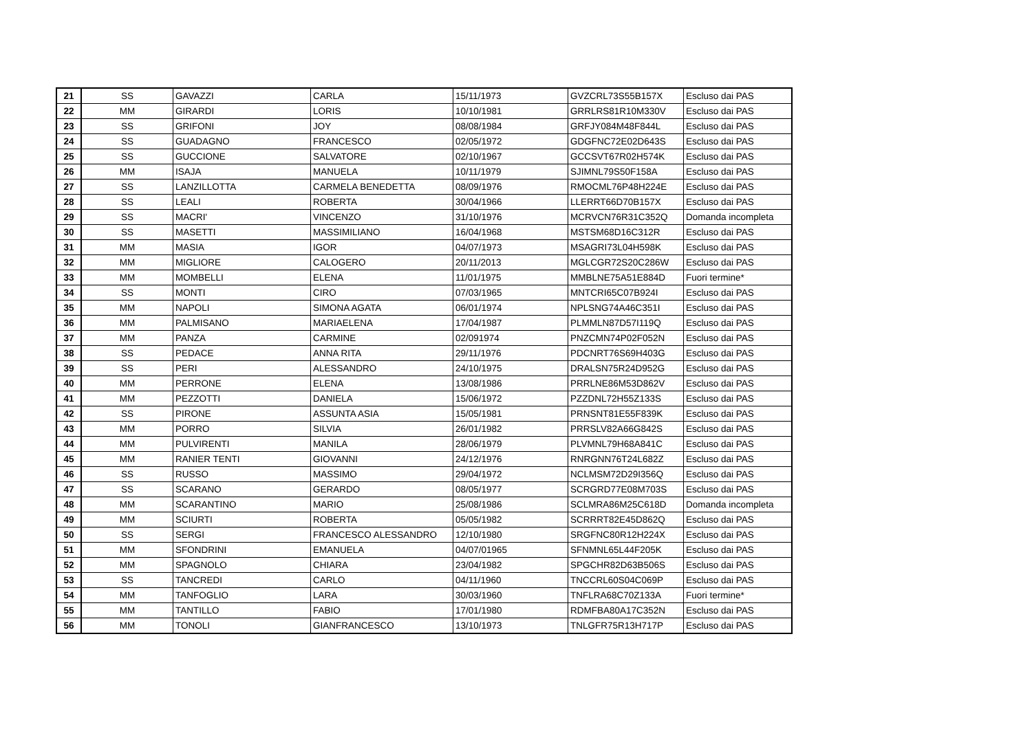| 21 | SS | GAVAZZI | CARLA | 15/11/1973 | GVZCRL73S55B157X | Escluso dai PAS |
| 22 | MM | GIRARDI | LORIS | 10/10/1981 | GRRLRS81R10M330V | Escluso dai PAS |
| 23 | SS | GRIFONI | JOY | 08/08/1984 | GRFJY084M48F844L | Escluso dai PAS |
| 24 | SS | GUADAGNO | FRANCESCO | 02/05/1972 | GDGFNC72E02D643S | Escluso dai PAS |
| 25 | SS | GUCCIONE | SALVATORE | 02/10/1967 | GCCSVT67R02H574K | Escluso dai PAS |
| 26 | MM | ISAJA | MANUELA | 10/11/1979 | SJIMNL79S50F158A | Escluso dai PAS |
| 27 | SS | LANZILLOTTA | CARMELA BENEDETTA | 08/09/1976 | RMOCML76P48H224E | Escluso dai PAS |
| 28 | SS | LEALI | ROBERTA | 30/04/1966 | LLERRT66D70B157X | Escluso dai PAS |
| 29 | SS | MACRI' | VINCENZO | 31/10/1976 | MCRVCN76R31C352Q | Domanda incompleta |
| 30 | SS | MASETTI | MASSIMILIANO | 16/04/1968 | MSTSM68D16C312R | Escluso dai PAS |
| 31 | MM | MASIA | IGOR | 04/07/1973 | MSAGRI73L04H598K | Escluso dai PAS |
| 32 | MM | MIGLIORE | CALOGERO | 20/11/2013 | MGLCGR72S20C286W | Escluso dai PAS |
| 33 | MM | MOMBELLI | ELENA | 11/01/1975 | MMBLNE75A51E884D | Fuori termine* |
| 34 | SS | MONTI | CIRO | 07/03/1965 | MNTCRI65C07B924I | Escluso dai PAS |
| 35 | MM | NAPOLI | SIMONA AGATA | 06/01/1974 | NPLSNG74A46C351I | Escluso dai PAS |
| 36 | MM | PALMISANO | MARIAELENA | 17/04/1987 | PLMMLN87D57I119Q | Escluso dai PAS |
| 37 | MM | PANZA | CARMINE | 02/091974 | PNZCMN74P02F052N | Escluso dai PAS |
| 38 | SS | PEDACE | ANNA RITA | 29/11/1976 | PDCNRT76S69H403G | Escluso dai PAS |
| 39 | SS | PERI | ALESSANDRO | 24/10/1975 | DRALSN75R24D952G | Escluso dai PAS |
| 40 | MM | PERRONE | ELENA | 13/08/1986 | PRRLNE86M53D862V | Escluso dai PAS |
| 41 | MM | PEZZOTTI | DANIELA | 15/06/1972 | PZZDNL72H55Z133S | Escluso dai PAS |
| 42 | SS | PIRONE | ASSUNTA ASIA | 15/05/1981 | PRNSNT81E55F839K | Escluso dai PAS |
| 43 | MM | PORRO | SILVIA | 26/01/1982 | PRRSLV82A66G842S | Escluso dai PAS |
| 44 | MM | PULVIRENTI | MANILA | 28/06/1979 | PLVMNL79H68A841C | Escluso dai PAS |
| 45 | MM | RANIER TENTI | GIOVANNI | 24/12/1976 | RNRGNN76T24L682Z | Escluso dai PAS |
| 46 | SS | RUSSO | MASSIMO | 29/04/1972 | NCLMSM72D29I356Q | Escluso dai PAS |
| 47 | SS | SCARANO | GERARDO | 08/05/1977 | SCRGRD77E08M703S | Escluso dai PAS |
| 48 | MM | SCARANTINO | MARIO | 25/08/1986 | SCLMRA86M25C618D | Domanda incompleta |
| 49 | MM | SCIURTI | ROBERTA | 05/05/1982 | SCRRRT82E45D862Q | Escluso dai PAS |
| 50 | SS | SERGI | FRANCESCO ALESSANDRO | 12/10/1980 | SRGFNC80R12H224X | Escluso dai PAS |
| 51 | MM | SFONDRINI | EMANUELA | 04/07/01965 | SFNMNL65L44F205K | Escluso dai PAS |
| 52 | MM | SPAGNOLO | CHIARA | 23/04/1982 | SPGCHR82D63B506S | Escluso dai PAS |
| 53 | SS | TANCREDI | CARLO | 04/11/1960 | TNCCRL60S04C069P | Escluso dai PAS |
| 54 | MM | TANFOGLIO | LARA | 30/03/1960 | TNFLRA68C70Z133A | Fuori termine* |
| 55 | MM | TANTILLO | FABIO | 17/01/1980 | RDMFBA80A17C352N | Escluso dai PAS |
| 56 | MM | TONOLI | GIANFRANCESCO | 13/10/1973 | TNLGFR75R13H717P | Escluso dai PAS |